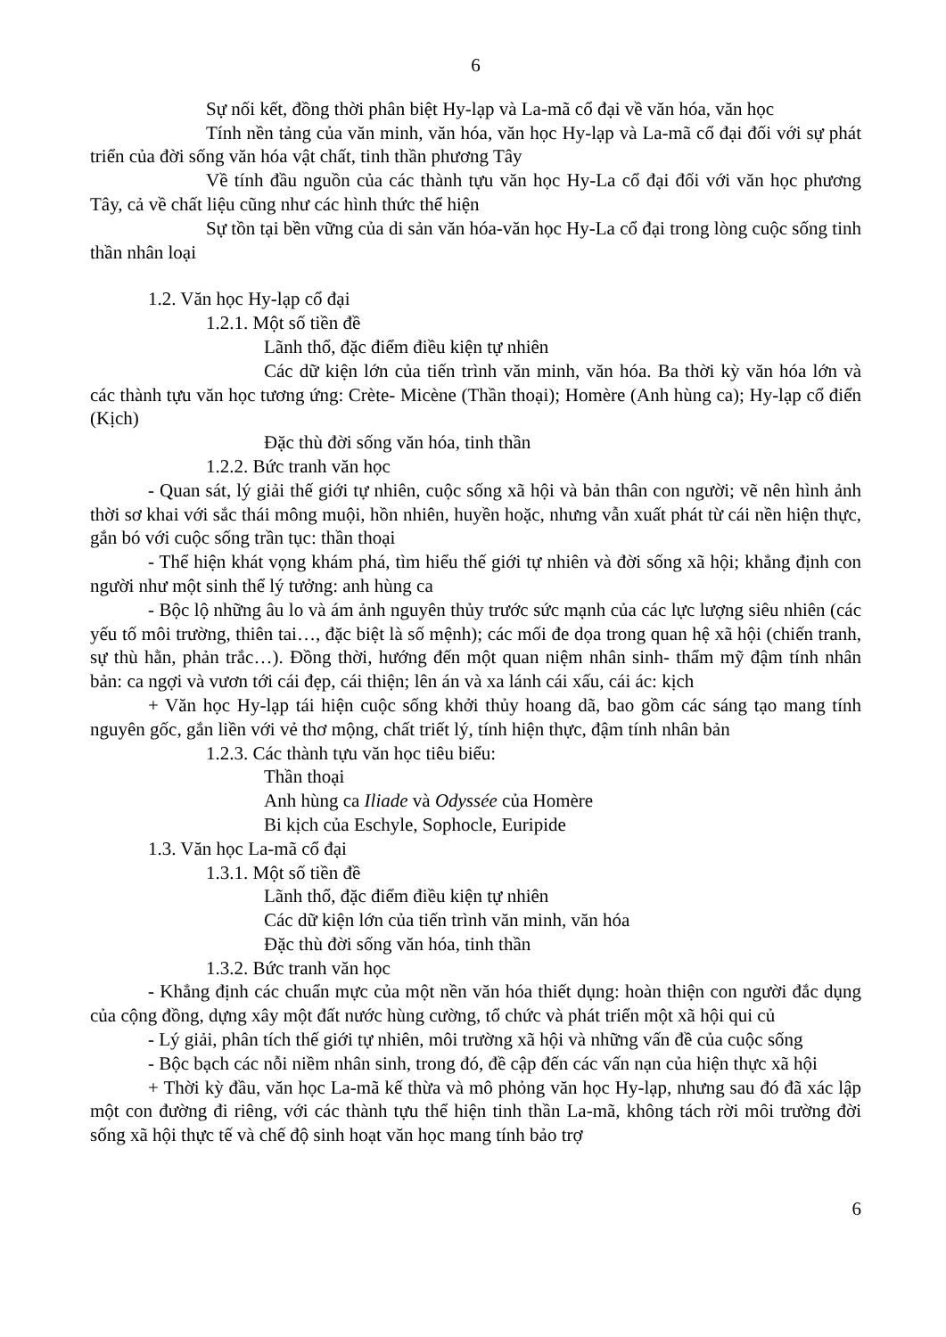6
Sự nối kết, đồng thời phân biệt Hy-lạp và La-mã cổ đại về văn hóa, văn học
Tính nền tảng của văn minh, văn hóa, văn học Hy-lạp và La-mã cổ đại đối với sự phát triển của đời sống văn hóa vật chất, tinh thần phương Tây
Về tính đầu nguồn của các thành tựu văn học Hy-La cổ đại đối với văn học phương Tây, cả về chất liệu cũng như các hình thức thể hiện
Sự tồn tại bền vững của di sản văn hóa-văn học Hy-La cổ đại trong lòng cuộc sống tinh thần nhân loại
1.2. Văn học Hy-lạp cổ đại
1.2.1. Một số tiền đề
Lãnh thổ, đặc điểm điều kiện tự nhiên
Các dữ kiện lớn của tiến trình văn minh, văn hóa. Ba thời kỳ văn hóa lớn và các thành tựu văn học tương ứng: Crète- Micène (Thần thoại); Homère (Anh hùng ca); Hy-lạp cổ điển (Kịch)
Đặc thù đời sống văn hóa, tinh thần
1.2.2. Bức tranh văn học
- Quan sát, lý giải thế giới tự nhiên, cuộc sống xã hội và bản thân con người; vẽ nên hình ảnh thời sơ khai với sắc thái mông muội, hồn nhiên, huyền hoặc, nhưng vẫn xuất phát từ cái nền hiện thực, gắn bó với cuộc sống trần tục: thần thoại
- Thể hiện khát vọng khám phá, tìm hiểu thế giới tự nhiên và đời sống xã hội; khẳng định con người như một sinh thể lý tưởng: anh hùng ca
- Bộc lộ những âu lo và ám ảnh nguyên thủy trước sức mạnh của các lực lượng siêu nhiên (các yếu tố môi trường, thiên tai…, đặc biệt là số mệnh); các mối đe dọa trong quan hệ xã hội (chiến tranh, sự thù hằn, phản trắc…). Đồng thời, hướng đến một quan niệm nhân sinh- thẩm mỹ đậm tính nhân bản: ca ngợi và vươn tới cái đẹp, cái thiện; lên án và xa lánh cái xấu, cái ác: kịch
+ Văn học Hy-lạp tái hiện cuộc sống khởi thủy hoang dã, bao gồm các sáng tạo mang tính nguyên gốc, gắn liền với vẻ thơ mộng, chất triết lý, tính hiện thực, đậm tính nhân bản
1.2.3. Các thành tựu văn học tiêu biểu:
Thần thoại
Anh hùng ca Iliade và Odyssée của Homère
Bi kịch của Eschyle, Sophocle, Euripide
1.3. Văn học La-mã cổ đại
1.3.1. Một số tiền đề
Lãnh thổ, đặc điểm điều kiện tự nhiên
Các dữ kiện lớn của tiến trình văn minh, văn hóa
Đặc thù đời sống văn hóa, tinh thần
1.3.2. Bức tranh văn học
- Khẳng định các chuẩn mực của một nền văn hóa thiết dụng: hoàn thiện con người đắc dụng của cộng đồng, dựng xây một đất nước hùng cường, tổ chức và phát triển một xã hội qui củ
- Lý giải, phân tích thế giới tự nhiên, môi trường xã hội và những vấn đề của cuộc sống
- Bộc bạch các nỗi niềm nhân sinh, trong đó, đề cập đến các vấn nạn của hiện thực xã hội
+ Thời kỳ đầu, văn học La-mã kế thừa và mô phỏng văn học Hy-lạp, nhưng sau đó đã xác lập một con đường đi riêng, với các thành tựu thể hiện tinh thần La-mã, không tách rời môi trường đời sống xã hội thực tế và chế độ sinh hoạt văn học mang tính bảo trợ
6